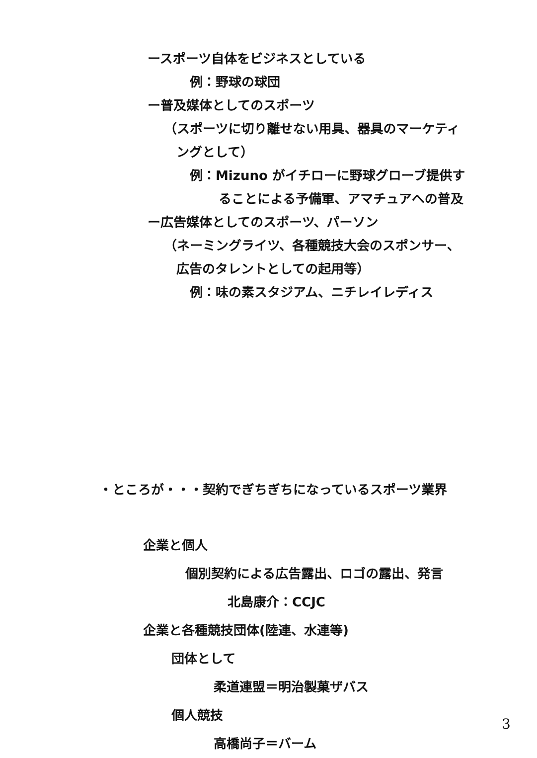ースポーツ自体をビジネスとしている
例：野球の球団
ー普及媒体としてのスポーツ
（スポーツに切り離せない用具、器具のマーケティ
ングとして）
例：Mizuno がイチローに野球グローブ提供す
ることによる予備軍、アマチュアへの普及
ー広告媒体としてのスポーツ、パーソン
（ネーミングライツ、各種競技大会のスポンサー、
広告のタレントとしての起用等）
例：味の素スタジアム、ニチレイレディス
・ところが・・・契約でぎちぎちになっているスポーツ業界
企業と個人
個別契約による広告露出、ロゴの露出、発言
北島康介：CCJC
企業と各種競技団体(陸連、水連等)
団体として
柔道連盟＝明治製菓ザバス
個人競技
高橋尚子＝バーム
3